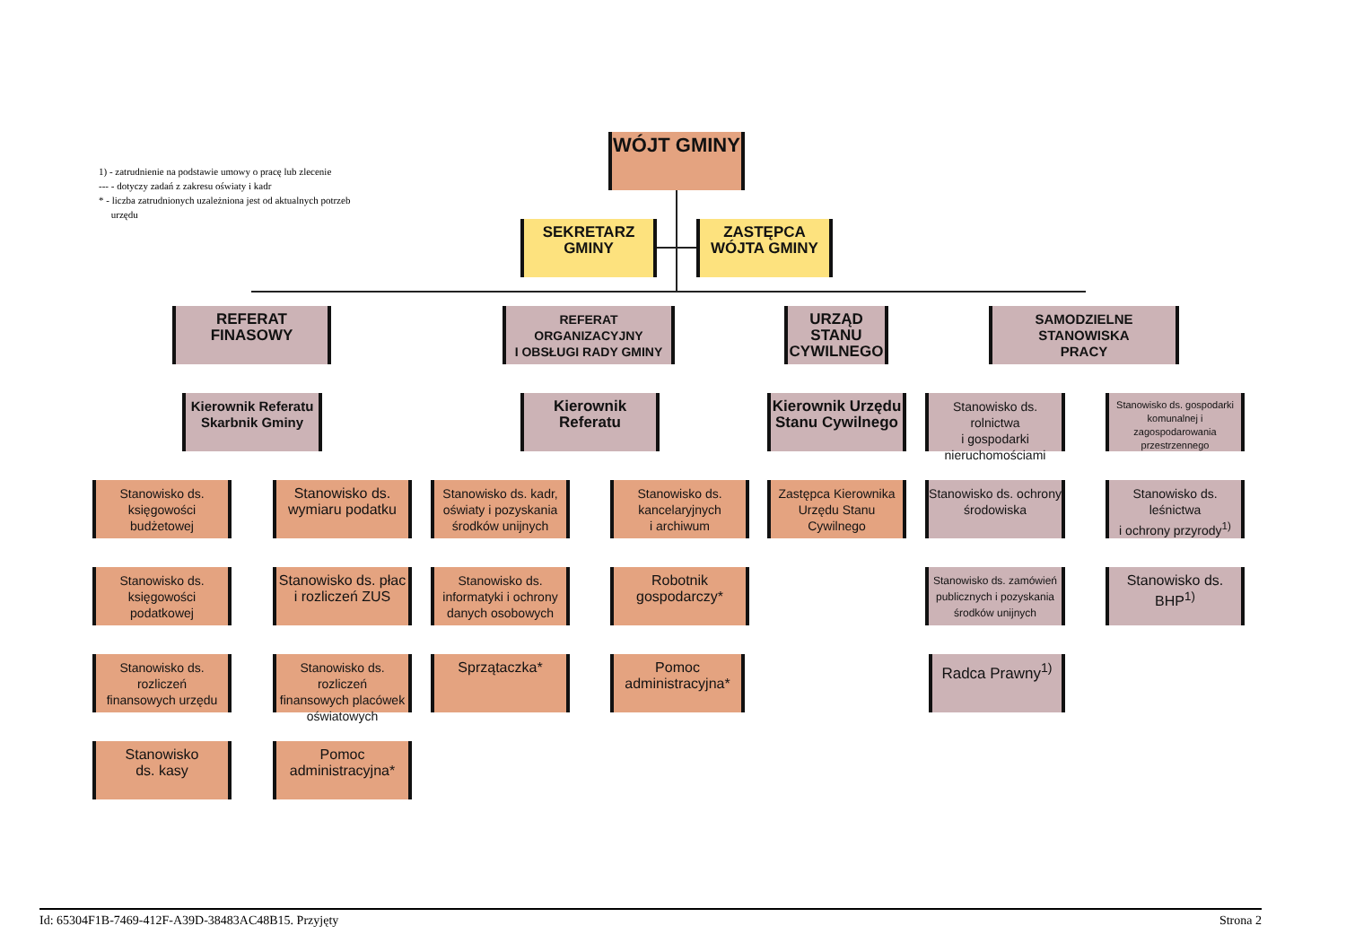1) - zatrudnienie na podstawie umowy o pracę lub zlecenie
--- - dotyczy zadań z zakresu oświaty i kadr
* - liczba zatrudnionych uzależniona jest od aktualnych potrzeb
urzędu
WÓJT GMINY
SEKRETARZ
GMINY
ZASTĘPCA
WÓJTA GMINY
REFERAT FINASOWY
REFERAT ORGANIZACYJNY
I OBSŁUGI RADY GMINY
URZĄD STANU
CYWILNEGO
SAMODZIELNE STANOWISKA
PRACY
Kierownik Referatu
Skarbnik Gminy
Kierownik
Referatu
Kierownik Urzędu
Stanu Cywilnego
Stanowisko ds. rolnictwa
i gospodarki
nieruchomościami
Stanowisko ds. gospodarki komunalnej i zagospodarowania przestrzennego
Stanowisko ds.
księgowości budżetowej
Stanowisko ds.
wymiaru podatku
Stanowisko ds. kadr,
oświaty i pozyskania
środków unijnych
Stanowisko ds.
kancelaryjnych
i archiwum
Zastępca Kierownika
Urzędu Stanu Cywilnego
Stanowisko ds. ochrony
środowiska
Stanowisko ds. leśnictwa
i ochrony przyrody<sup>1)</sup>
Stanowisko ds.
księgowości podatkowej
Stanowisko ds. płac
i rozliczeń ZUS
Stanowisko ds.
informatyki i ochrony
danych osobowych
Robotnik
gospodarczy*
Stanowisko ds. zamówień
publicznych i pozyskania
środków unijnych
Stanowisko ds. BHP<sup>1)</sup>
Stanowisko ds. rozliczeń
finansowych urzędu
Stanowisko ds. rozliczeń
finansowych placówek
oświatowych
Sprzątaczka*
Pomoc
administracyjna*
Radca Prawny<sup>1)</sup>
Stanowisko
ds. kasy
Pomoc
administracyjna*
Id: 65304F1B-7469-412F-A39D-38483AC48B15. Przyjęty Strona 2